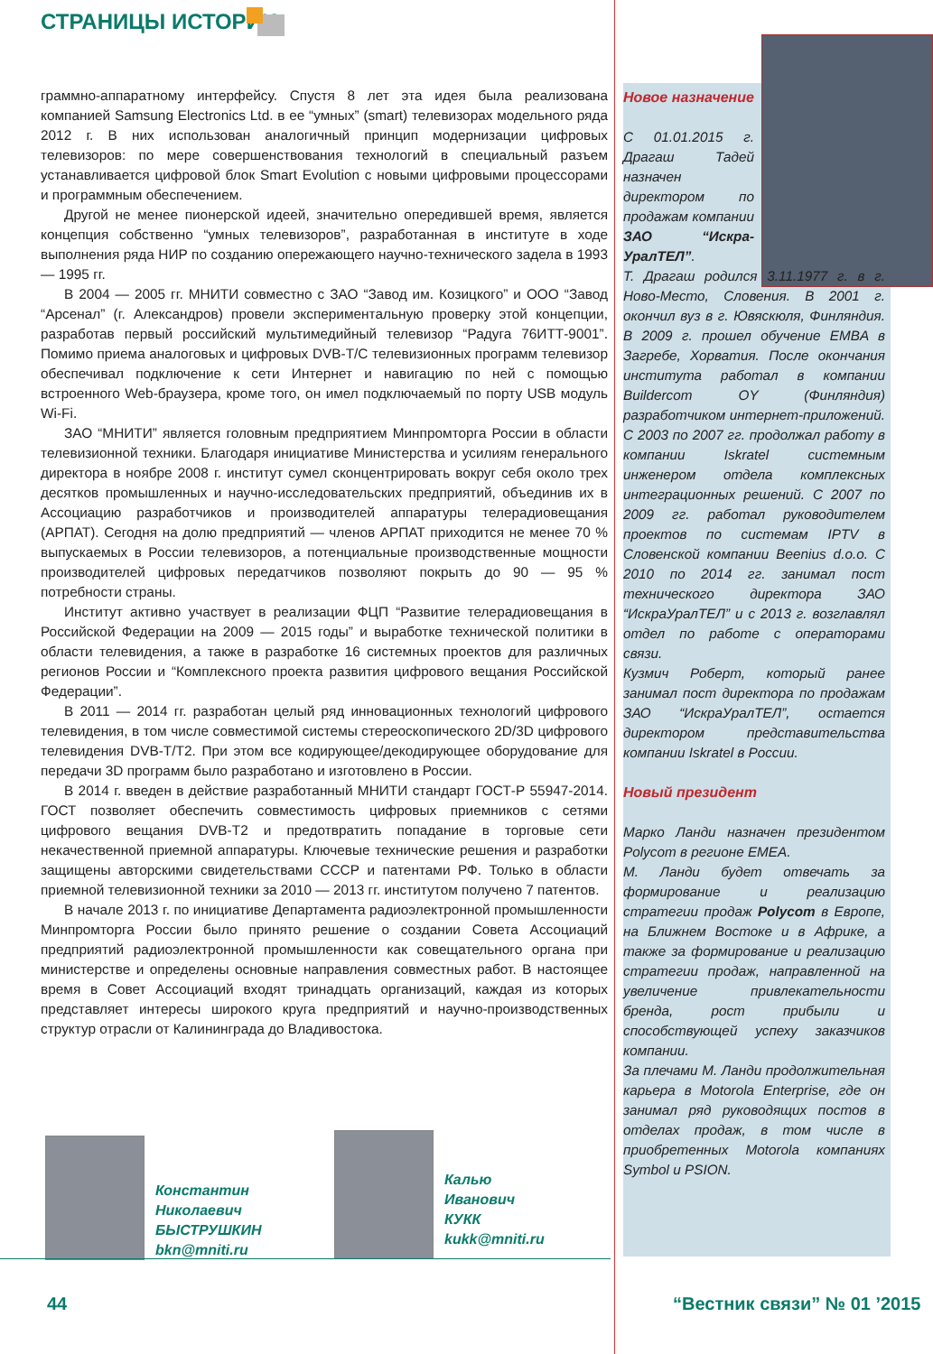СТРАНИЦЫ ИСТОРИИ
граммно-аппаратному интерфейсу. Спустя 8 лет эта идея была реализована компанией Samsung Electronics Ltd. в ее “умных” (smart) телевизорах модельного ряда 2012 г. В них использован аналогичный принцип модернизации цифровых телевизоров: по мере совершенствования технологий в специальный разъем устанавливается цифровой блок Smart Evolution с новыми цифровыми процессорами и программным обеспечением.
Другой не менее пионерской идеей, значительно опередившей время, является концепция собственно “умных телевизоров”, разработанная в институте в ходе выполнения ряда НИР по созданию опережающего научно-технического задела в 1993 — 1995 гг.
В 2004 — 2005 гг. МНИТИ совместно с ЗАО “Завод им. Козицкого” и ООО “Завод “Арсенал” (г. Александров) провели экспериментальную проверку этой концепции, разработав первый российский мультимедийный телевизор “Радуга 76ИТТ-9001”. Помимо приема аналоговых и цифровых DVB-T/C телевизионных программ телевизор обеспечивал подключение к сети Интернет и навигацию по ней с помощью встроенного Web-браузера, кроме того, он имел подключаемый по порту USB модуль Wi-Fi.
ЗАО “МНИТИ” является головным предприятием Минпромторга России в области телевизионной техники. Благодаря инициативе Министерства и усилиям генерального директора в ноябре 2008 г. институт сумел сконцентрировать вокруг себя около трех десятков промышленных и научно-исследовательских предприятий, объединив их в Ассоциацию разработчиков и производителей аппаратуры телерадиовещания (АРПАТ). Сегодня на долю предприятий — членов АРПАТ приходится не менее 70 % выпускаемых в России телевизоров, а потенциальные производственные мощности производителей цифровых передатчиков позволяют покрыть до 90 — 95 % потребности страны.
Институт активно участвует в реализации ФЦП “Развитие телерадиовещания в Российской Федерации на 2009 — 2015 годы” и выработке технической политики в области телевидения, а также в разработке 16 системных проектов для различных регионов России и “Комплексного проекта развития цифрового вещания Российской Федерации”.
В 2011 — 2014 гг. разработан целый ряд инновационных технологий цифрового телевидения, в том числе совместимой системы стереоскопического 2D/3D цифрового телевидения DVB-T/T2. При этом все кодирующее/декодирующее оборудование для передачи 3D программ было разработано и изготовлено в России.
В 2014 г. введен в действие разработанный МНИТИ стандарт ГОСТ-Р 55947-2014. ГОСТ позволяет обеспечить совместимость цифровых приемников с сетями цифрового вещания DVB-T2 и предотвратить попадание в торговые сети некачественной приемной аппаратуры. Ключевые технические решения и разработки защищены авторскими свидетельствами СССР и патентами РФ. Только в области приемной телевизионной техники за 2010 — 2013 гг. институтом получено 7 патентов.
В начале 2013 г. по инициативе Департамента радиоэлектронной промышленности Минпромторга России было принято решение о создании Совета Ассоциаций предприятий радиоэлектронной промышленности как совещательного органа при министерстве и определены основные направления совместных работ. В настоящее время в Совет Ассоциаций входят тринадцать организаций, каждая из которых представляет интересы широкого круга предприятий и научно-производственных структур отрасли от Калининграда до Владивостока.
Новое назначение
С 01.01.2015 г. Драгаш Тадей назначен директором по продажам компании ЗАО “Искра-УралТЕЛ”.
Т. Драгаш родился 3.11.1977 г. в г. Ново-Место, Словения. В 2001 г. окончил вуз в г. Ювяскюля, Финляндия. В 2009 г. прошел обучение EMBA в Загребе, Хорватия. После окончания института работал в компании Buildercom OY (Финляндия) разработчиком интернет-приложений. С 2003 по 2007 гг. продолжал работу в компании Iskratel системным инженером отдела комплексных интеграционных решений. С 2007 по 2009 гг. работал руководителем проектов по системам IPTV в Словенской компании Beenius d.o.o. С 2010 по 2014 гг. занимал пост технического директора ЗАО “ИскраУралТЕЛ” и с 2013 г. возглавлял отдел по работе с операторами связи.
Кузмич Роберт, который ранее занимал пост директора по продажам ЗАО “ИскраУралТЕЛ”, остается директором представительства компании Iskratel в России.
Новый президент
Марко Ланди назначен президентом Polycom в регионе EMEA.
М. Ланди будет отвечать за формирование и реализацию стратегии продаж Polycom в Европе, на Ближнем Востоке и в Африке, а также за формирование и реализацию стратегии продаж, направленной на увеличение привлекательности бренда, рост прибыли и способствующей успеху заказчиков компании.
За плечами М. Ланди продолжительная карьера в Motorola Enterprise, где он занимал ряд руководящих постов в отделах продаж, в том числе в приобретенных Motorola компаниях Symbol и PSION.
Константин
Николаевич
БЫСТРУШКИН
bkn@mniti.ru
Калью
Иванович
КУКК
kukk@mniti.ru
44 “Вестник связи” № 01 ’2015